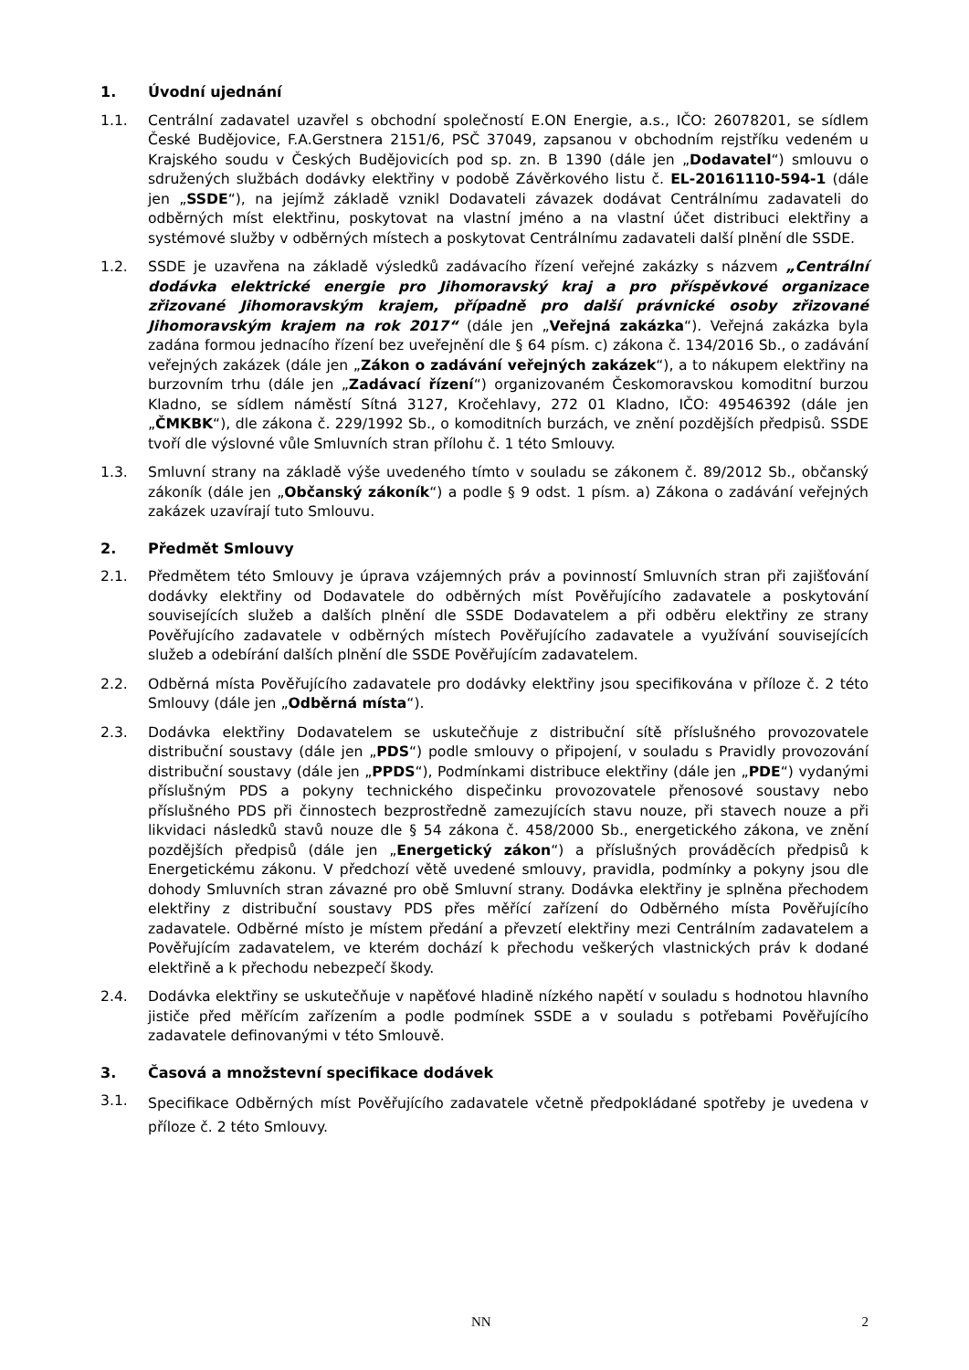1. Úvodní ujednání
1.1. Centrální zadavatel uzavřel s obchodní společností E.ON Energie, a.s., IČO: 26078201, se sídlem České Budějovice, F.A.Gerstnera 2151/6, PSČ 37049, zapsanou v obchodním rejstříku vedeném u Krajského soudu v Českých Budějovicích pod sp. zn. B 1390 (dále jen „Dodavatel“) smlouvu o sdružených službách dodávky elektřiny v podobě Závěrkového listu č. EL-20161110-594-1 (dále jen „SSDE“), na jejímž základě vznikl Dodavateli závazek dodávat Centrálnímu zadavateli do odběrných míst elektřinu, poskytovat na vlastní jméno a na vlastní účet distribuci elektřiny a systémové služby v odběrných místech a poskytovat Centrálnímu zadavateli další plnění dle SSDE.
1.2. SSDE je uzavřena na základě výsledků zadávacího řízení veřejné zakázky s názvem „Centrální dodávka elektrické energie pro Jihomoravský kraj a pro příspěvkové organizace zřizované Jihomoravským krajem, případně pro další právnické osoby zřizované Jihomoravským krajem na rok 2017“ (dále jen „Veřejná zakázka“). Veřejná zakázka byla zadána formou jednacího řízení bez uveřejnění dle § 64 písm. c) zákona č. 134/2016 Sb., o zadávání veřejných zakázek (dále jen „Zákon o zadávání veřejných zakázek“), a to nákupem elektřiny na burzovním trhu (dále jen „Zadávací řízení“) organizovaném Českomoravskou komoditní burzou Kladno, se sídlem náměstí Sítná 3127, Kročehlavy, 272 01 Kladno, IČO: 49546392 (dále jen „ČMKBK“), dle zákona č. 229/1992 Sb., o komoditních burzách, ve znění pozdějších předpisů. SSDE tvoří dle výslovné vůle Smluvních stran přílohu č. 1 této Smlouvy.
1.3. Smluvní strany na základě výše uvedeného tímto v souladu se zákonem č. 89/2012 Sb., občanský zákoník (dále jen „Občanský zákoník“) a podle § 9 odst. 1 písm. a) Zákona o zadávání veřejných zakázek uzavírají tuto Smlouvu.
2. Předmět Smlouvy
2.1. Předmětem této Smlouvy je úprava vzájemných práv a povinností Smluvních stran při zajišťování dodávky elektřiny od Dodavatele do odběrných míst Pověřujícího zadavatele a poskytování souvisejících služeb a dalších plnění dle SSDE Dodavatelem a při odběru elektřiny ze strany Pověřujícího zadavatele v odběrných místech Pověřujícího zadavatele a využívání souvisejících služeb a odebírání dalších plnění dle SSDE Pověřujícím zadavatelem.
2.2. Odběrná místa Pověřujícího zadavatele pro dodávky elektřiny jsou specifikována v příloze č. 2 této Smlouvy (dále jen „Odběrná místa“).
2.3. Dodávka elektřiny Dodavatelem se uskutečňuje z distribuční sítě příslušného provozovatele distribuční soustavy (dále jen „PDS“) podle smlouvy o připojení, v souladu s Pravidly provozování distribuční soustavy (dále jen „PPDS“), Podmínkami distribuce elektřiny (dále jen „PDE“) vydanými příslušným PDS a pokyny technického dispečinku provozovatele přenosové soustavy nebo příslušného PDS při činnostech bezprostředně zamezujících stavu nouze, při stavech nouze a při likvidaci následků stavů nouze dle § 54 zákona č. 458/2000 Sb., energetického zákona, ve znění pozdějších předpisů (dále jen „Energetický zákon“) a příslušných prováděcích předpisů k Energetickému zákonu. V předchozí větě uvedené smlouvy, pravidla, podmínky a pokyny jsou dle dohody Smluvních stran závazné pro obě Smluvní strany. Dodávka elektřiny je splněna přechodem elektřiny z distribuční soustavy PDS přes měřící zařízení do Odběrného místa Pověřujícího zadavatele. Odběrné místo je místem předání a převzetí elektřiny mezi Centrálním zadavatelem a Pověřujícím zadavatelem, ve kterém dochází k přechodu veškerých vlastnických práv k dodané elektřině a k přechodu nebezpečí škody.
2.4. Dodávka elektřiny se uskutečňuje v napěťové hladině nízkého napětí v souladu s hodnotou hlavního jističe před měřícím zařízením a podle podmínek SSDE a v souladu s potřebami Pověřujícího zadavatele definovanými v této Smlouvě.
3. Časová a množstevní specifikace dodávek
3.1.
Specifikace Odběrných míst Pověřujícího zadavatele včetně předpokládané spotřeby je uvedena v příloze č. 2 této Smlouvy.
NN 2